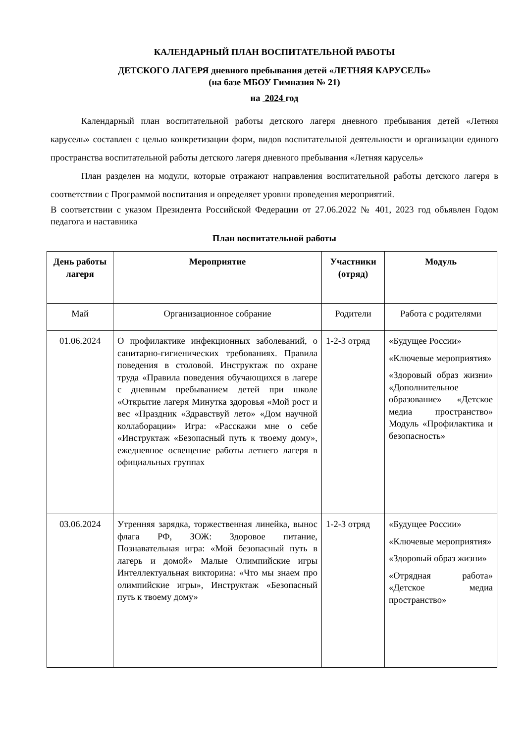КАЛЕНДАРНЫЙ ПЛАН ВОСПИТАТЕЛЬНОЙ РАБОТЫ
ДЕТСКОГО ЛАГЕРЯ дневного пребывания детей «ЛЕТНЯЯ КАРУСЕЛЬ»
(на базе МБОУ Гимназия № 21)
на 2024 год
Календарный план воспитательной работы детского лагеря дневного пребывания детей «Летняя карусель» составлен с целью конкретизации форм, видов воспитательной деятельности и организации единого пространства воспитательной работы детского лагеря дневного пребывания «Летняя карусель»
План разделен на модули, которые отражают направления воспитательной работы детского лагеря в соответствии с Программой воспитания и определяет уровни проведения мероприятий.
В соответствии с указом Президента Российской Федерации от 27.06.2022 № 401, 2023 год объявлен Годом педагога и наставника
План воспитательной работы
| День работы лагеря | Мероприятие | Участники (отряд) | Модуль |
| --- | --- | --- | --- |
| Май | Организационное собрание | Родители | Работа с родителями |
| 01.06.2024 | О профилактике инфекционных заболеваний, о санитарно-гигиенических требованиях. Правила поведения в столовой. Инструктаж по охране труда «Правила поведения обучающихся в лагере с дневным пребыванием детей при школе «Открытие лагеря Минутка здоровья «Мой рост и вес «Праздник «Здравствуй лето» «Дом научной коллаборации» Игра: «Расскажи мне о себе «Инструктаж «Безопасный путь к твоему дому», ежедневное освещение работы летнего лагеря в официальных группах | 1-2-3 отряд | «Будущее России» «Ключевые мероприятия» «Здоровый образ жизни» «Дополнительное образование» «Детское медиа пространство» Модуль «Профилактика и безопасность» |
| 03.06.2024 | Утренняя зарядка, торжественная линейка, вынос флага РФ, ЗОЖ: Здоровое питание, Познавательная игра: «Мой безопасный путь в лагерь и домой» Малые Олимпийские игры Интеллектуальная викторина: «Что мы знаем про олимпийские игры», Инструктаж «Безопасный путь к твоему дому» | 1-2-3 отряд | «Будущее России» «Ключевые мероприятия» «Здоровый образ жизни» «Отрядная работа» «Детское медиа пространство» |